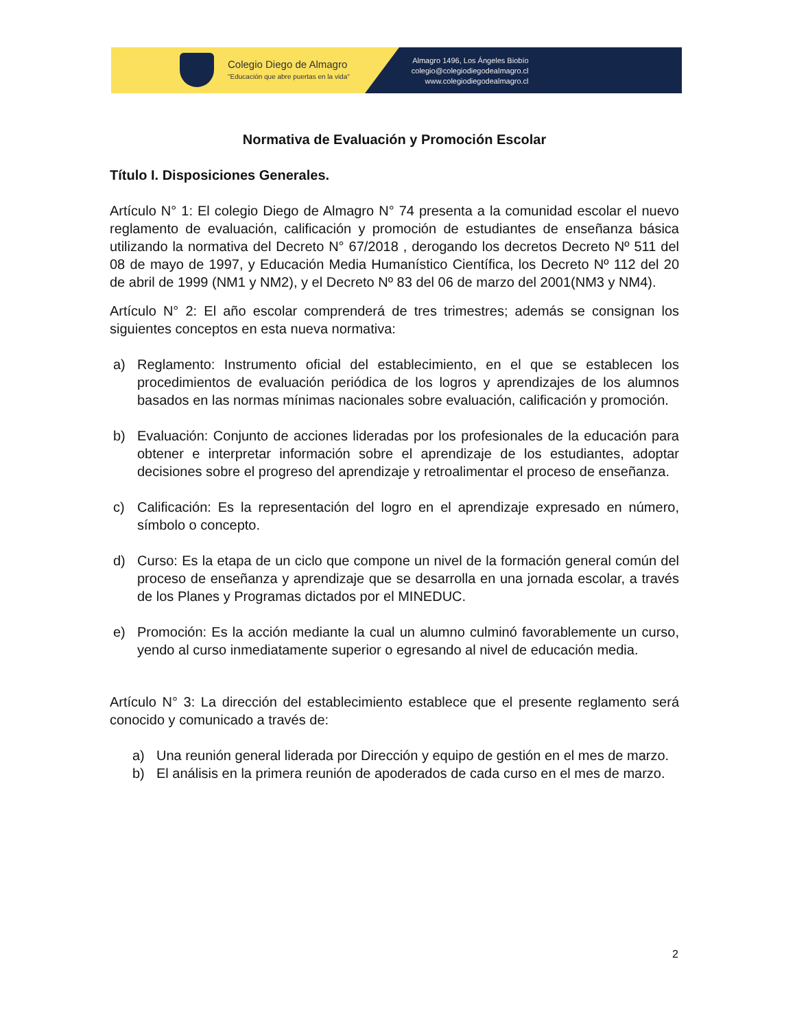Colegio Diego de Almagro
"Educación que abre puertas en la vida"
Almagro 1496, Los Ángeles Biobío
colegio@colegiodiegodealmagro.cl
www.colegiodiegodealmagro.cl
Normativa de Evaluación y Promoción Escolar
Título I. Disposiciones Generales.
Artículo N° 1: El colegio Diego de Almagro N° 74 presenta a la comunidad escolar el nuevo reglamento de evaluación, calificación y promoción de estudiantes de enseñanza básica utilizando la normativa del Decreto N° 67/2018 , derogando los decretos Decreto Nº 511 del 08 de mayo de 1997, y Educación Media Humanístico Científica, los Decreto Nº 112 del 20 de abril de 1999 (NM1 y NM2), y el Decreto Nº 83 del 06 de marzo del 2001(NM3 y NM4).
Artículo N° 2: El año escolar comprenderá de tres trimestres; además se consignan los siguientes conceptos en esta nueva normativa:
a) Reglamento: Instrumento oficial del establecimiento, en el que se establecen los procedimientos de evaluación periódica de los logros y aprendizajes de los alumnos basados en las normas mínimas nacionales sobre evaluación, calificación y promoción.
b) Evaluación: Conjunto de acciones lideradas por los profesionales de la educación para obtener e interpretar información sobre el aprendizaje de los estudiantes, adoptar decisiones sobre el progreso del aprendizaje y retroalimentar el proceso de enseñanza.
c) Calificación: Es la representación del logro en el aprendizaje expresado en número, símbolo o concepto.
d) Curso: Es la etapa de un ciclo que compone un nivel de la formación general común del proceso de enseñanza y aprendizaje que se desarrolla en una jornada escolar, a través de los Planes y Programas dictados por el MINEDUC.
e) Promoción: Es la acción mediante la cual un alumno culminó favorablemente un curso, yendo al curso inmediatamente superior o egresando al nivel de educación media.
Artículo N° 3: La dirección del establecimiento establece que el presente reglamento será conocido y comunicado a través de:
a) Una reunión general liderada por Dirección y equipo de gestión en el mes de marzo.
b) El análisis en la primera reunión de apoderados de cada curso en el mes de marzo.
2